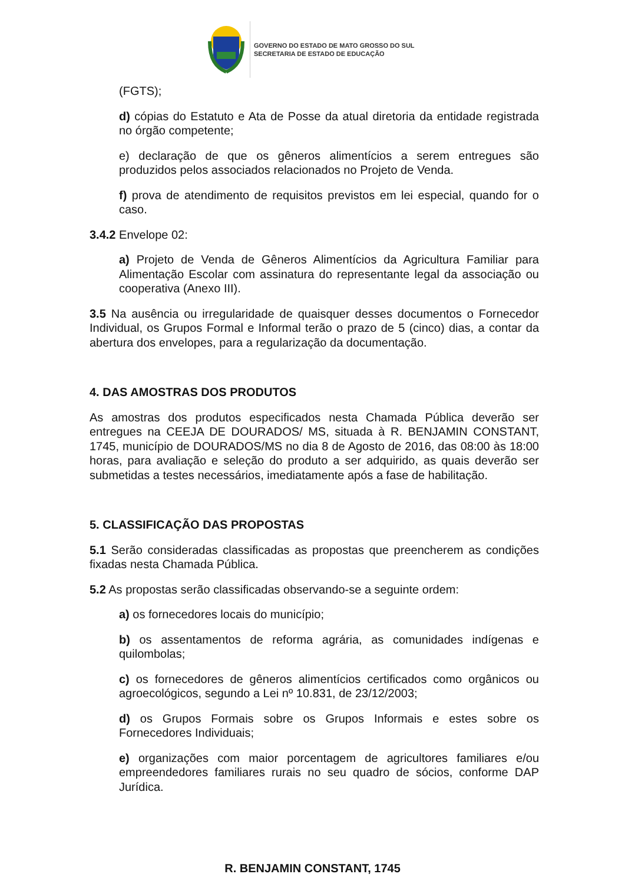GOVERNO DO ESTADO DE MATO GROSSO DO SUL
SECRETARIA DE ESTADO DE EDUCAÇÃO
(FGTS);
d) cópias do Estatuto e Ata de Posse da atual diretoria da entidade registrada no órgão competente;
e) declaração de que os gêneros alimentícios a serem entregues são produzidos pelos associados relacionados no Projeto de Venda.
f) prova de atendimento de requisitos previstos em lei especial, quando for o caso.
3.4.2 Envelope 02:
a) Projeto de Venda de Gêneros Alimentícios da Agricultura Familiar para Alimentação Escolar com assinatura do representante legal da associação ou cooperativa (Anexo III).
3.5 Na ausência ou irregularidade de quaisquer desses documentos o Fornecedor Individual, os Grupos Formal e Informal terão o prazo de 5 (cinco) dias, a contar da abertura dos envelopes, para a regularização da documentação.
4. DAS AMOSTRAS DOS PRODUTOS
As amostras dos produtos especificados nesta Chamada Pública deverão ser entregues na CEEJA DE DOURADOS/ MS, situada à R. BENJAMIN CONSTANT, 1745, município de DOURADOS/MS no dia 8 de Agosto de 2016, das 08:00 às 18:00 horas, para avaliação e seleção do produto a ser adquirido, as quais deverão ser submetidas a testes necessários, imediatamente após a fase de habilitação.
5. CLASSIFICAÇÃO DAS PROPOSTAS
5.1 Serão consideradas classificadas as propostas que preencherem as condições fixadas nesta Chamada Pública.
5.2 As propostas serão classificadas observando-se a seguinte ordem:
a) os fornecedores locais do município;
b) os assentamentos de reforma agrária, as comunidades indígenas e quilombolas;
c) os fornecedores de gêneros alimentícios certificados como orgânicos ou agroecológicos, segundo a Lei nº 10.831, de 23/12/2003;
d) os Grupos Formais sobre os Grupos Informais e estes sobre os Fornecedores Individuais;
e) organizações com maior porcentagem de agricultores familiares e/ou empreendedores familiares rurais no seu quadro de sócios, conforme DAP Jurídica.
R. BENJAMIN CONSTANT, 1745